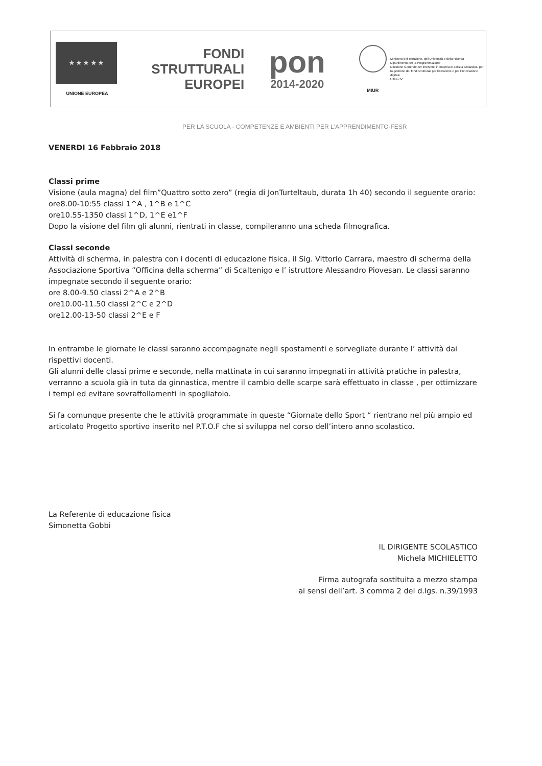★ ★ ★ ★ ★
UNIONE EUROPEA
FONDI
STRUTTURALI
EUROPEI
pon
2014-2020
MIUR
Ministero dell'Istruzione, dell'Università e della Ricerca
Dipartimento per la Programmazione
Direzione Generale per interventi in materia di edilizia scolastica, per la gestione dei fondi strutturali per l'istruzione e per l'innovazione digitale
Ufficio IV
PER LA SCUOLA - COMPETENZE E AMBIENTI PER L'APPRENDIMENTO-FESR
VENERDI 16 Febbraio 2018
Classi prime
Visione (aula magna) del film”Quattro sotto zero” (regia di JonTurteltaub, durata 1h 40) secondo il seguente orario:
ore8.00-10:55 classi 1^A , 1^B e 1^C
ore10.55-1350 classi 1^D, 1^E e1^F
Dopo la visione del film gli alunni, rientrati in classe, compileranno una scheda filmografica.
Classi seconde
Attività di scherma, in palestra con i docenti di educazione fisica, il Sig. Vittorio Carrara, maestro di scherma della Associazione Sportiva ”Officina della scherma” di Scaltenigo e l’ istruttore Alessandro Piovesan. Le classi saranno impegnate secondo il seguente orario:
ore 8.00-9.50 classi 2^A e 2^B
ore10.00-11.50 classi 2^C e 2^D
ore12.00-13-50 classi 2^E e F
In entrambe le giornate le classi saranno accompagnate negli spostamenti e sorvegliate durante l’ attività dai rispettivi docenti.
Gli alunni delle classi prime e seconde, nella mattinata in cui saranno impegnati in attività pratiche in palestra, verranno a scuola già in tuta da ginnastica, mentre il cambio delle scarpe sarà effettuato in classe , per ottimizzare i tempi ed evitare sovraffollamenti in spogliatoio.
Si fa comunque presente che le attività programmate in queste “Giornate dello Sport “ rientrano nel più ampio ed articolato Progetto sportivo inserito nel P.T.O.F che si sviluppa nel corso dell’intero anno scolastico.
La Referente di educazione fisica
Simonetta Gobbi
IL DIRIGENTE SCOLASTICO
Michela MICHIELETTO
Firma autografa sostituita a mezzo stampa
ai sensi dell’art. 3 comma 2 del d.lgs. n.39/1993